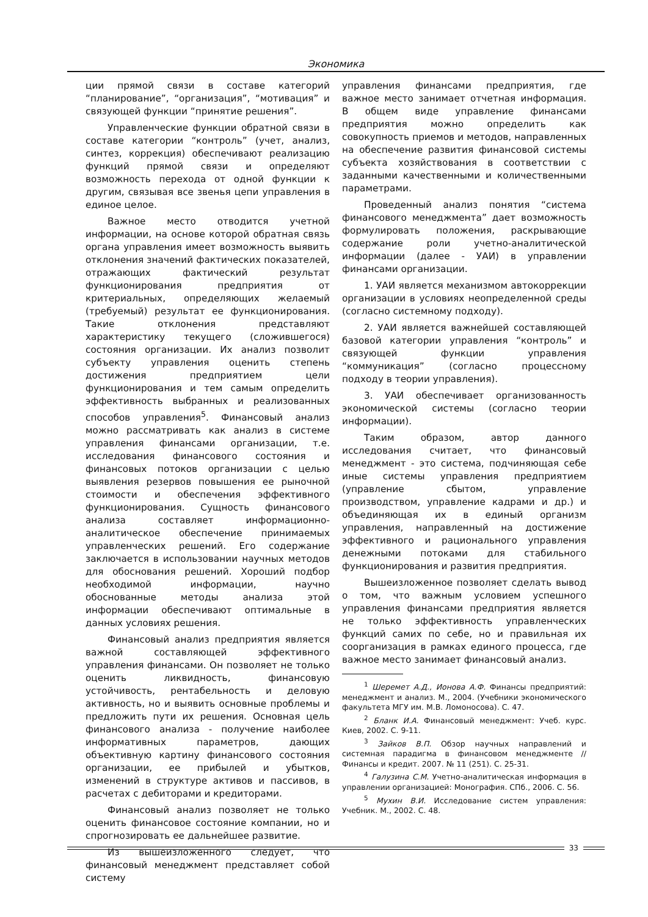Экономика
ции прямой связи в составе категорий “планирование”, “организация”, “мотивация” и связующей функции “принятие решения”.
Управленческие функции обратной связи в составе категории “контроль” (учет, анализ, синтез, коррекция) обеспечивают реализацию функций прямой связи и определяют возможность перехода от одной функции к другим, связывая все звенья цепи управления в единое целое.
Важное место отводится учетной информации, на основе которой обратная связь органа управления имеет возможность выявить отклонения значений фактических показателей, отражающих фактический результат функционирования предприятия от критериальных, определяющих желаемый (требуемый) результат ее функционирования. Такие отклонения представляют характеристику текущего (сложившегося) состояния организации. Их анализ позволит субъекту управления оценить степень достижения предприятием цели функционирования и тем самым определить эффективность выбранных и реализованных способов управления<sup>5</sup>. Финансовый анализ можно рассматривать как анализ в системе управления финансами организации, т.е. исследования финансового состояния и финансовых потоков организации с целью выявления резервов повышения ее рыночной стоимости и обеспечения эффективного функционирования. Сущность финансового анализа составляет информационно-аналитическое обеспечение принимаемых управленческих решений. Его содержание заключается в использовании научных методов для обоснования решений. Хороший подбор необходимой информации, научно обоснованные методы анализа этой информации обеспечивают оптимальные в данных условиях решения.
Финансовый анализ предприятия является важной составляющей эффективного управления финансами. Он позволяет не только оценить ликвидность, финансовую устойчивость, рентабельность и деловую активность, но и выявить основные проблемы и предложить пути их решения. Основная цель финансового анализа - получение наиболее информативных параметров, дающих объективную картину финансового состояния организации, ее прибылей и убытков, изменений в структуре активов и пассивов, в расчетах с дебиторами и кредиторами.
Финансовый анализ позволяет не только оценить финансовое состояние компании, но и спрогнозировать ее дальнейшее развитие.
Из вышеизложенного следует, что финансовый менеджмент представляет собой систему
управления финансами предприятия, где важное место занимает отчетная информация. В общем виде управление финансами предприятия можно определить как совокупность приемов и методов, направленных на обеспечение развития финансовой системы субъекта хозяйствования в соответствии с заданными качественными и количественными параметрами.
Проведенный анализ понятия “система финансового менеджмента” дает возможность формулировать положения, раскрывающие содержание роли учетно-аналитической информации (далее - УАИ) в управлении финансами организации.
1. УАИ является механизмом автокоррекции организации в условиях неопределенной среды (согласно системному подходу).
2. УАИ является важнейшей составляющей базовой категории управления “контроль” и связующей функции управления “коммуникация” (согласно процессному подходу в теории управления).
3. УАИ обеспечивает организованность экономической системы (согласно теории информации).
Таким образом, автор данного исследования считает, что финансовый менеджмент - это система, подчиняющая себе иные системы управления предприятием (управление сбытом, управление производством, управление кадрами и др.) и объединяющая их в единый организм управления, направленный на достижение эффективного и рационального управления денежными потоками для стабильного функционирования и развития предприятия.
Вышеизложенное позволяет сделать вывод о том, что важным условием успешного управления финансами предприятия является не только эффективность управленческих функций самих по себе, но и правильная их соорганизация в рамках единого процесса, где важное место занимает финансовый анализ.
<sup>1</sup> Шеремет А.Д., Ионова А.Ф. Финансы предприятий: менеджмент и анализ. М., 2004. (Учебники экономического факультета МГУ им. М.В. Ломоносова). С. 47.
<sup>2</sup> Бланк И.А. Финансовый менеджмент: Учеб. курс. Киев, 2002. С. 9-11.
<sup>3</sup> Зайков В.П. Обзор научных направлений и системная парадигма в финансовом менеджменте // Финансы и кредит. 2007. № 11 (251). С. 25-31.
<sup>4</sup> Галузина С.М. Учетно-аналитическая информация в управлении организацией: Монография. СПб., 2006. С. 56.
<sup>5</sup> Мухин В.И. Исследование систем управления: Учебник. М., 2002. С. 48.
33